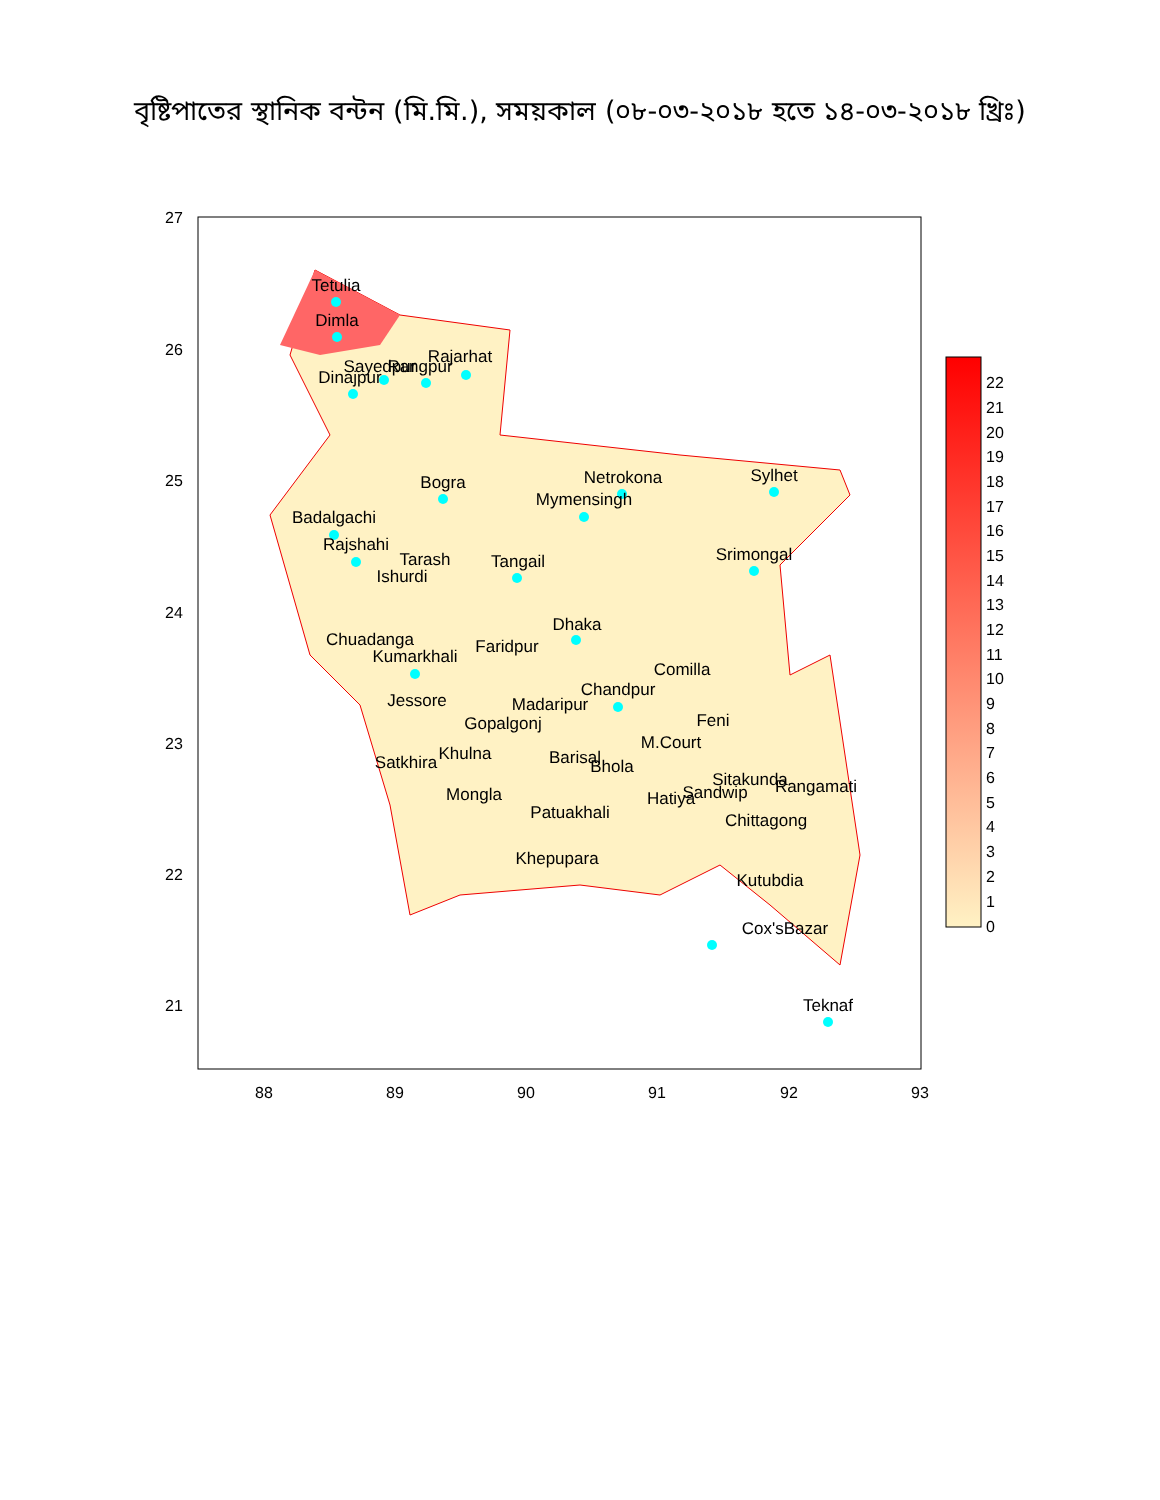বৃষ্টিপাতের স্থানিক বন্টন (মি.মি.), সময়কাল (০৮-০৩-২০১৮ হতে ১৪-০৩-২০১৮ খ্রিঃ)
Tetulia
Dimla
Rajarhat
Dinajpur
Sayedpur
Rangpur
Bogra
Netrokona
Sylhet
Mymensingh
Badalgachi
Rajshahi
Tarash
Ishurdi
Tangail
Srimongal
Dhaka
Chuadanga
Kumarkhali
Faridpur
Comilla
Chandpur
Madaripur
Jessore
Feni
Gopalgonj
M.Court
Khulna
Satkhira
Barisal
Bhola
Sitakunda
Rangamati
Mongla
Sandwip
Hatiya
Patuakhali
Chittagong
Khepupara
Kutubdia
Cox'sBazar
Teknaf
27
26
25
24
23
22
21
88
89
90
91
92
93
22
21
20
19
18
17
16
15
14
13
12
11
10
9
8
7
6
5
4
3
2
1
0